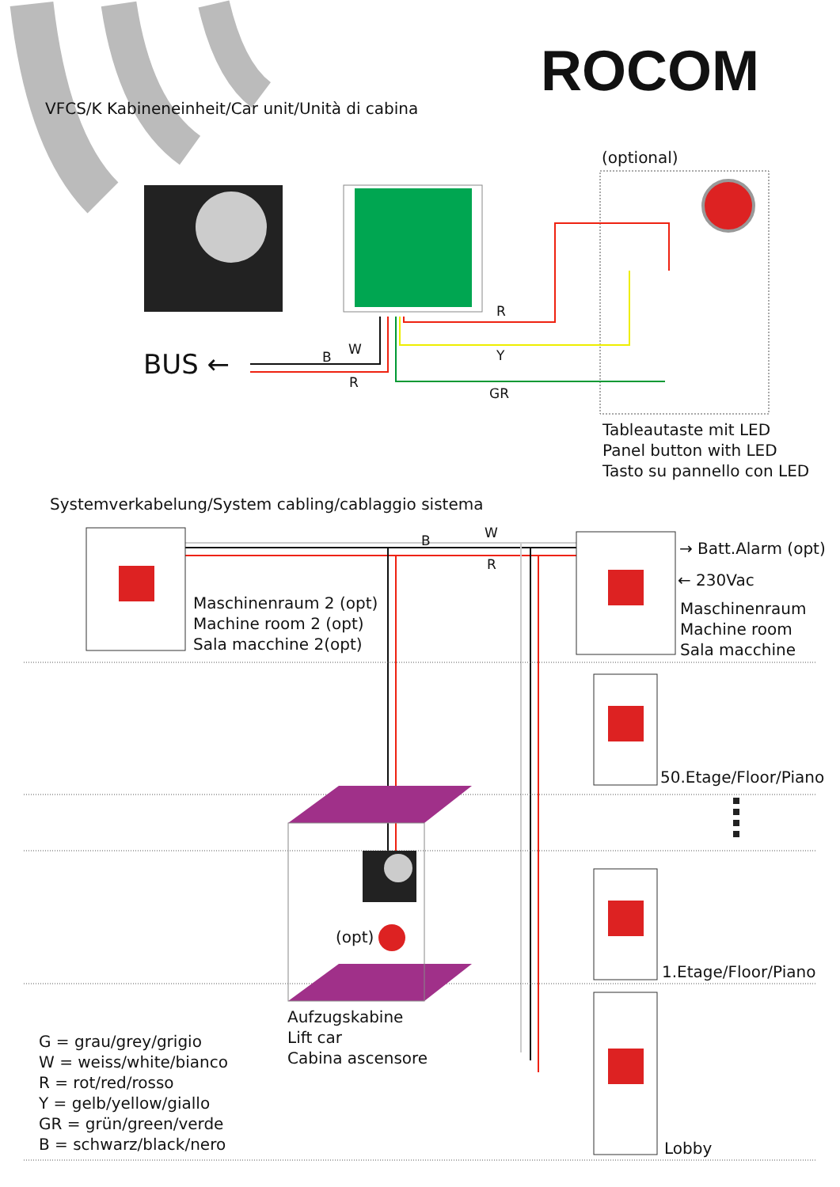ROCOM
VFCS/K Kabineneinheit/Car unit/Unità di cabina
(optional)
BUS ← B W
R
R
Y
GR
Tableautaste mit LED
Panel button with LED
Tasto su pannello con LED
Systemverkabelung/System cabling/cablaggio sistema
B W
R
Maschinenraum 2 (opt)
Machine room 2 (opt)
Sala macchine 2(opt)
→ Batt.Alarm (opt)
← 230Vac
Maschinenraum
Machine room
Sala macchine
50.Etage/Floor/Piano
(opt)
1.Etage/Floor/Piano
Aufzugskabine
Lift car
Cabina ascensore
G = grau/grey/grigio
W = weiss/white/bianco
R = rot/red/rosso
Y = gelb/yellow/giallo
GR = grün/green/verde
B = schwarz/black/nero
Lobby